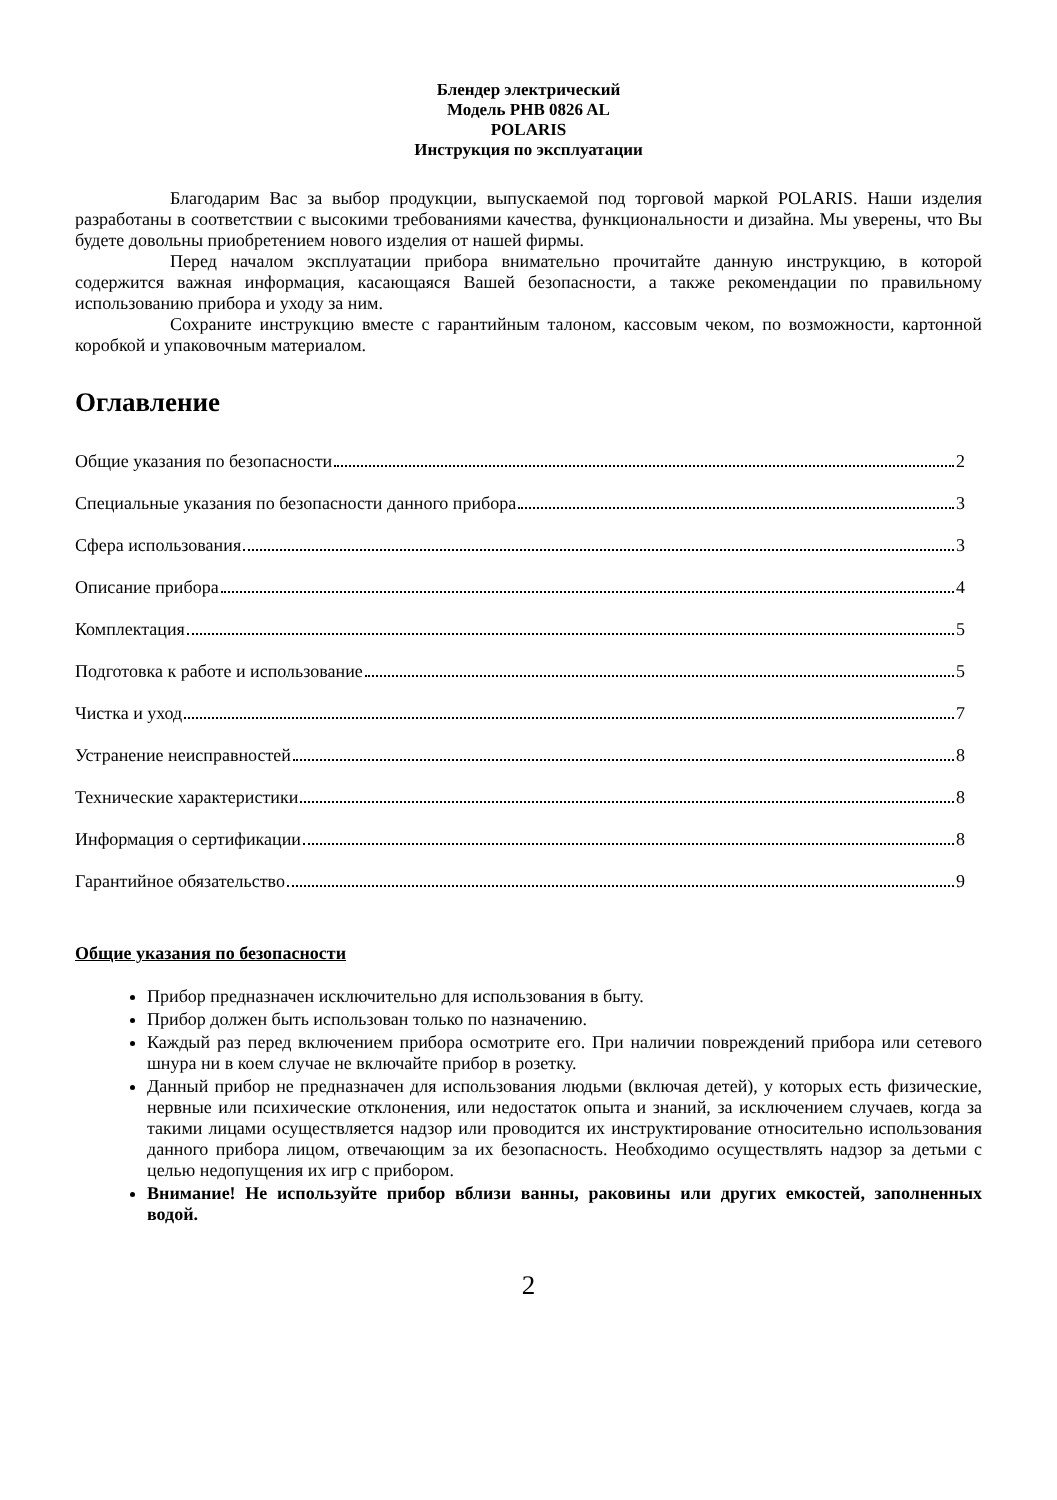Блендер электрический
Модель PHB 0826 AL
POLARIS
Инструкция по эксплуатации
Благодарим Вас за выбор продукции, выпускаемой под торговой маркой POLARIS. Наши изделия разработаны в соответствии с высокими требованиями качества, функциональности и дизайна. Мы уверены, что Вы будете довольны приобретением нового изделия от нашей фирмы.
Перед началом эксплуатации прибора внимательно прочитайте данную инструкцию, в которой содержится важная информация, касающаяся Вашей безопасности, а также рекомендации по правильному использованию прибора и уходу за ним.
Сохраните инструкцию вместе с гарантийным талоном, кассовым чеком, по возможности, картонной коробкой и упаковочным материалом.
Оглавление
Общие указания по безопасности 2
Специальные указания по безопасности данного прибора 3
Сфера использования 3
Описание прибора 4
Комплектация 5
Подготовка к работе и использование 5
Чистка и уход 7
Устранение неисправностей 8
Технические характеристики 8
Информация о сертификации 8
Гарантийное обязательство 9
Общие указания по безопасности
Прибор предназначен исключительно для использования в быту.
Прибор должен быть использован только по назначению.
Каждый раз перед включением прибора осмотрите его. При наличии повреждений прибора или сетевого шнура ни в коем случае не включайте прибор в розетку.
Данный прибор не предназначен для использования людьми (включая детей), у которых есть физические, нервные или психические отклонения, или недостаток опыта и знаний, за исключением случаев, когда за такими лицами осуществляется надзор или проводится их инструктирование относительно использования данного прибора лицом, отвечающим за их безопасность. Необходимо осуществлять надзор за детьми с целью недопущения их игр с прибором.
Внимание! Не используйте прибор вблизи ванны, раковины или других емкостей, заполненных водой.
2